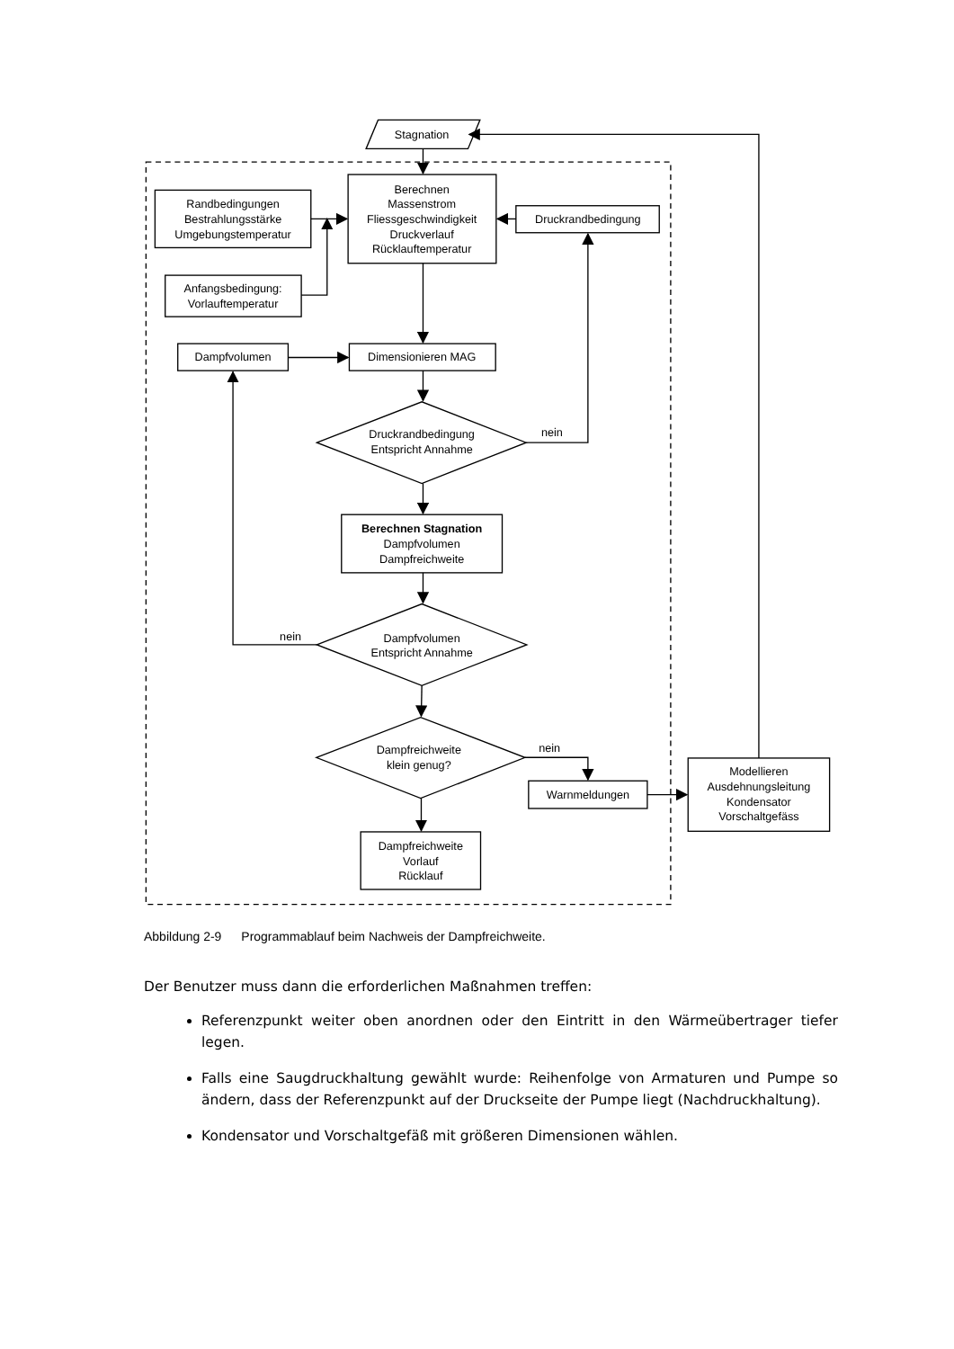Stagnation
Randbedingungen
Bestrahlungsstärke
Umgebungstemperatur
Berechnen
Massenstrom
Fliessgeschwindigkeit
Druckverlauf
Rücklauftemperatur
Druckrandbedingung
Anfangsbedingung:
Vorlauftemperatur
Dampfvolumen
Dimensionieren MAG
Druckrandbedingung
Entspricht Annahme
nein
Berechnen Stagnation
Dampfvolumen
Dampfreichweite
nein
Dampfvolumen
Entspricht Annahme
Dampfreichweite
klein genug?
nein
Warnmeldungen
Modellieren
Ausdehnungsleitung
Kondensator
Vorschaltgefäss
Dampfreichweite
Vorlauf
Rücklauf
Abbildung 2-9 Programmablauf beim Nachweis der Dampfreichweite.
Der Benutzer muss dann die erforderlichen Maßnahmen treffen:
Referenzpunkt weiter oben anordnen oder den Eintritt in den Wärmeübertrager tiefer legen.
Falls eine Saugdruckhaltung gewählt wurde: Reihenfolge von Armaturen und Pumpe so ändern, dass der Referenzpunkt auf der Druckseite der Pumpe liegt (Nachdruckhaltung).
Kondensator und Vorschaltgefäß mit größeren Dimensionen wählen.